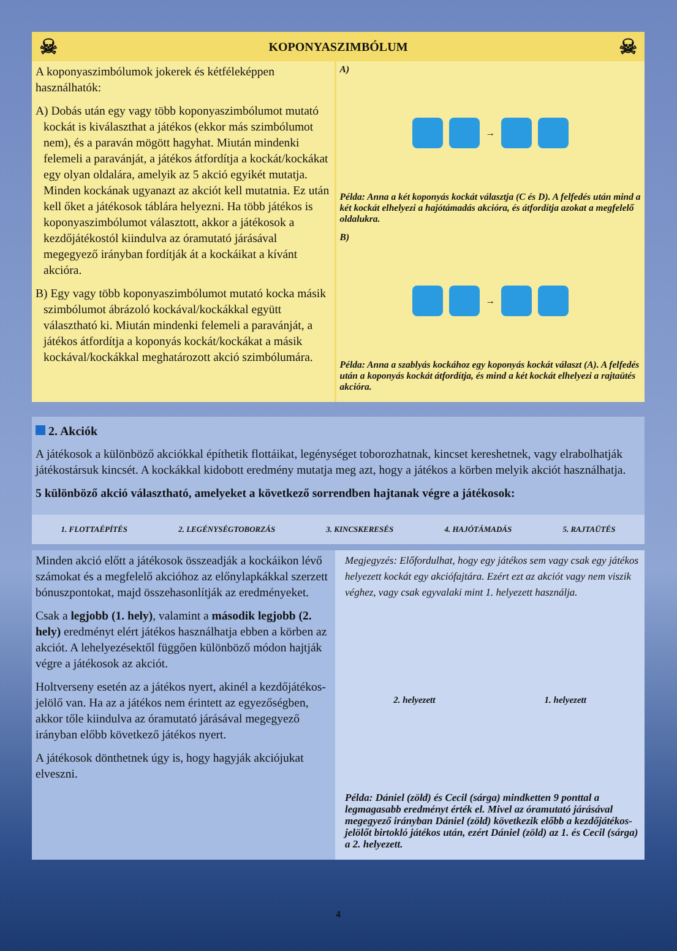☠ KOPONYASZIMBÓLUM ☠
A koponyaszimbólumok jokerek és kétféleképpen használhatók:
A) Dobás után egy vagy több koponyaszimbólumot mutató kockát is kiválaszthat a játékos (ekkor más szimbólumot nem), és a paraván mögött hagyhat. Miután mindenki felemeli a paravánját, a játékos átfordítja a kockát/kockákat egy olyan oldalára, amelyik az 5 akció egyikét mutatja. Minden kockának ugyanazt az akciót kell mutatnia. Ez után kell őket a játékosok táblára helyezni. Ha több játékos is koponyaszimbólumot választott, akkor a játékosok a kezdőjátékostól kiindulva az óramutató járásával megegyező irányban fordítják át a kockáikat a kívánt akcióra.
B) Egy vagy több koponyaszimbólumot mutató kocka másik szimbólumot ábrázoló kockával/kockákkal együtt választható ki. Miután mindenki felemeli a paravánját, a játékos átfordítja a koponyás kockát/kockákat a másik kockával/kockákkal meghatározott akció szimbólumára.
A)
→
Példa: Anna a két koponyás kockát választja (C és D). A felfedés után mind a két kockát elhelyezi a hajótámadás akcióra, és átfordítja azokat a megfelelő oldalukra.
B)
→
Példa: Anna a szablyás kockához egy koponyás kockát választ (A). A felfedés után a koponyás kockát átfordítja, és mind a két kockát elhelyezi a rajtaütés akcióra.
2. Akciók
A játékosok a különböző akciókkal építhetik flottáikat, legénységet toborozhatnak, kincset kereshetnek, vagy elrabolhatják játékostársuk kincsét. A kockákkal kidobott eredmény mutatja meg azt, hogy a játékos a körben melyik akciót használhatja.
5 különböző akció választható, amelyeket a következő sorrendben hajtanak végre a játékosok:
1. FLOTTAÉPÍTÉS 2. LEGÉNYSÉGTOBORZÁS 3. KINCSKERESÉS 4. HAJÓTÁMADÁS 5. RAJTAÜTÉS
Minden akció előtt a játékosok összeadják a kockáikon lévő számokat és a megfelelő akcióhoz az előnylapkákkal szerzett bónuszpontokat, majd összehasonlítják az eredményeket.
Csak a legjobb (1. hely), valamint a második legjobb (2. hely) eredményt elért játékos használhatja ebben a körben az akciót. A lehelyezésektől függően különböző módon hajtják végre a játékosok az akciót.
Holtverseny esetén az a játékos nyert, akinél a kezdőjátékos-jelölő van. Ha az a játékos nem érintett az egyezőségben, akkor tőle kiindulva az óramutató járásával megegyező irányban előbb következő játékos nyert.
A játékosok dönthetnek úgy is, hogy hagyják akciójukat elveszni.
Megjegyzés: Előfordulhat, hogy egy játékos sem vagy csak egy játékos helyezett kockát egy akciófajtára. Ezért ezt az akciót vagy nem viszik véghez, vagy csak egyvalaki mint 1. helyezett használja.
2. helyezett 1. helyezett
Példa: Dániel (zöld) és Cecil (sárga) mindketten 9 ponttal a legmagasabb eredményt érték el. Mivel az óramutató járásával megegyező irányban Dániel (zöld) következik előbb a kezdőjátékos-jelölőt birtokló játékos után, ezért Dániel (zöld) az 1. és Cecil (sárga) a 2. helyezett.
4